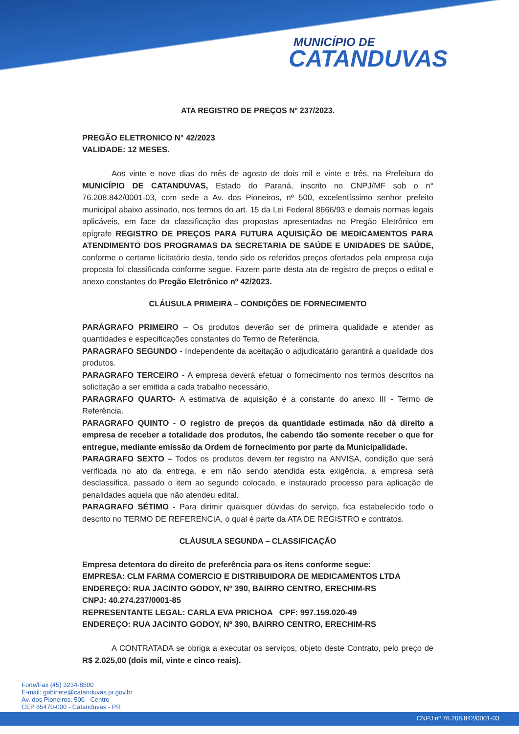MUNICÍPIO DE
CATANDUVAS
ATA REGISTRO DE PREÇOS Nº 237/2023.
PREGÃO ELETRONICO N° 42/2023
VALIDADE: 12 MESES.
Aos vinte e nove dias do mês de agosto de dois mil e vinte e três, na Prefeitura do MUNICÍPIO DE CATANDUVAS, Estado do Paraná, inscrito no CNPJ/MF sob o n° 76.208.842/0001-03, com sede a Av. dos Pioneiros, nº 500, excelentíssimo senhor prefeito municipal abaixo assinado, nos termos do art. 15 da Lei Federal 8666/93 e demais normas legais aplicáveis, em face da classificação das propostas apresentadas no Pregão Eletrônico em epígrafe REGISTRO DE PREÇOS PARA FUTURA AQUISIÇÃO DE MEDICAMENTOS PARA ATENDIMENTO DOS PROGRAMAS DA SECRETARIA DE SAÚDE E UNIDADES DE SAÚDE, conforme o certame licitatório desta, tendo sido os referidos preços ofertados pela empresa cuja proposta foi classificada conforme segue. Fazem parte desta ata de registro de preços o edital e anexo constantes do Pregão Eletrônico nº 42/2023.
CLÁUSULA PRIMEIRA – CONDIÇÕES DE FORNECIMENTO
PARÁGRAFO PRIMEIRO – Os produtos deverão ser de primeira qualidade e atender as quantidades e especificações constantes do Termo de Referência.
PARAGRAFO SEGUNDO - Independente da aceitação o adjudicatário garantirá a qualidade dos produtos.
PARAGRAFO TERCEIRO - A empresa deverá efetuar o fornecimento nos termos descritos na solicitação a ser emitida a cada trabalho necessário.
PARAGRAFO QUARTO- A estimativa de aquisição é a constante do anexo III - Termo de Referência.
PARAGRAFO QUINTO - O registro de preços da quantidade estimada não dá direito a empresa de receber a totalidade dos produtos, lhe cabendo tão somente receber o que for entregue, mediante emissão da Ordem de fornecimento por parte da Municipalidade.
PARAGRAFO SEXTO – Todos os produtos devem ter registro na ANVISA, condição que será verificada no ato da entrega, e em não sendo atendida esta exigência, a empresa será desclassifica, passado o item ao segundo colocado, e instaurado processo para aplicação de penalidades aquela que não atendeu edital.
PARAGRAFO SÉTIMO - Para dirimir quaisquer dúvidas do serviço, fica estabelecido todo o descrito no TERMO DE REFERENCIA, o qual é parte da ATA DE REGISTRO e contratos.
CLÁUSULA SEGUNDA – CLASSIFICAÇÃO
Empresa detentora do direito de preferência para os itens conforme segue:
EMPRESA: CLM FARMA COMERCIO E DISTRIBUIDORA DE MEDICAMENTOS LTDA
ENDEREÇO: RUA JACINTO GODOY, Nº 390, BAIRRO CENTRO, ERECHIM-RS
CNPJ: 40.274.237/0001-85
REPRESENTANTE LEGAL: CARLA EVA PRICHOA CPF: 997.159.020-49
ENDEREÇO: RUA JACINTO GODOY, Nº 390, BAIRRO CENTRO, ERECHIM-RS
A CONTRATADA se obriga a executar os serviços, objeto deste Contrato, pelo preço de R$ 2.025,00 (dois mil, vinte e cinco reais).
Fone/Fax (45) 3234-8500
E-mail: gabinete@catanduvas.pr.gov.br
Av. dos Pioneiros, 500 - Centro
CEP 85470-000 - Catanduvas - PR
CNPJ nº 76.208.842/0001-03